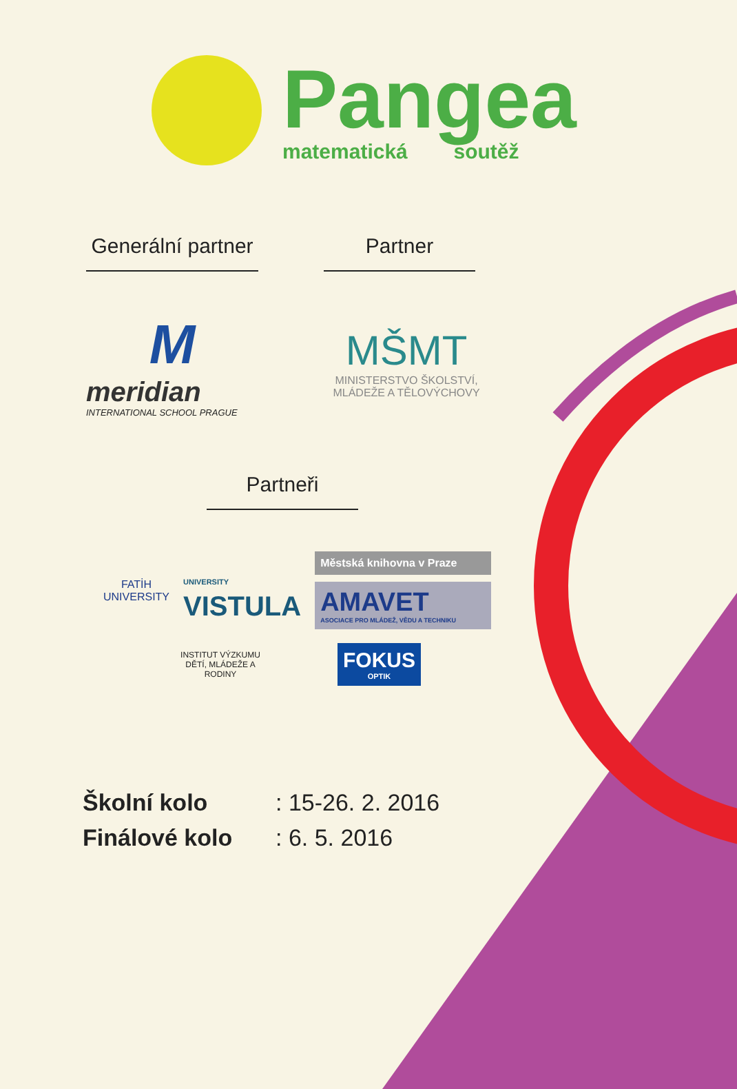Pangea
matematická soutěž
Generální partner
M
meridian
INTERNATIONAL SCHOOL PRAGUE
Partner
MŠMT
MINISTERSTVO ŠKOLSTVÍ,
MLÁDEŽE A TĚLOVÝCHOVY
Partneři
FATİH
UNIVERSITY
UNIVERSITY
VISTULA
Městská knihovna v Praze
AMAVET
ASOCIACE PRO MLÁDEŽ, VĚDU A TECHNIKU
INSTITUT VÝZKUMU DĚTÍ, MLÁDEŽE A RODINY
FOKUS
OPTIK
Školní kolo: 15-26. 2. 2016
Finálové kolo: 6. 5. 2016